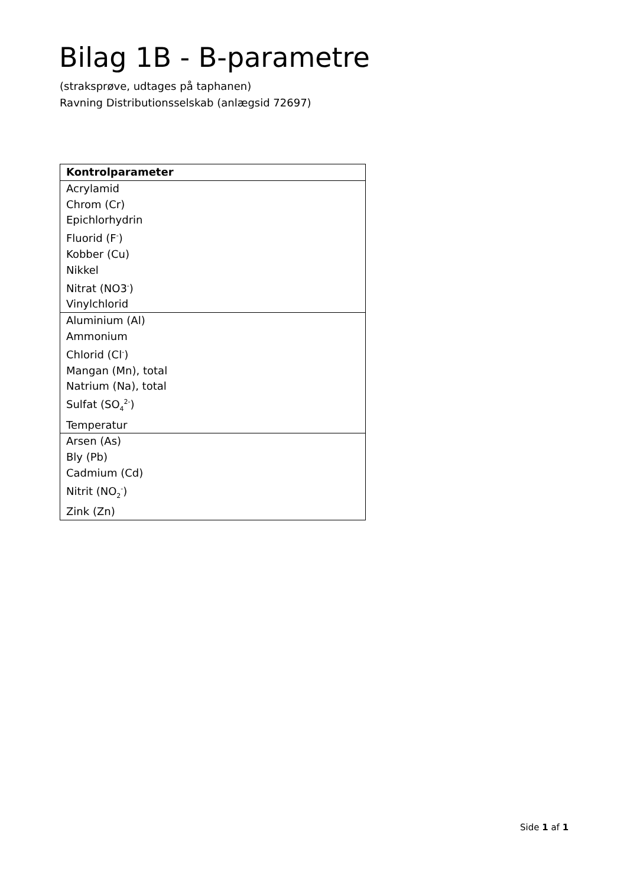Bilag 1B - B-parametre
(straksprøve, udtages på taphanen)
Ravning Distributionsselskab (anlægsid 72697)
| Kontrolparameter |
| --- |
| Acrylamid |
| Chrom (Cr) |
| Epichlorhydrin |
| Fluorid (F<sup>-</sup>) |
| Kobber (Cu) |
| Nikkel |
| Nitrat (NO3<sup>-</sup>) |
| Vinylchlorid |
| Aluminium (Al) |
| Ammonium |
| Chlorid (Cl<sup>-</sup>) |
| Mangan (Mn), total |
| Natrium (Na), total |
| Sulfat (SO<sub>4</sub><sup>2-</sup>) |
| Temperatur |
| Arsen (As) |
| Bly (Pb) |
| Cadmium (Cd) |
| Nitrit (NO<sub>2</sub><sup>-</sup>) |
| Zink (Zn) |
Side 1 af 1